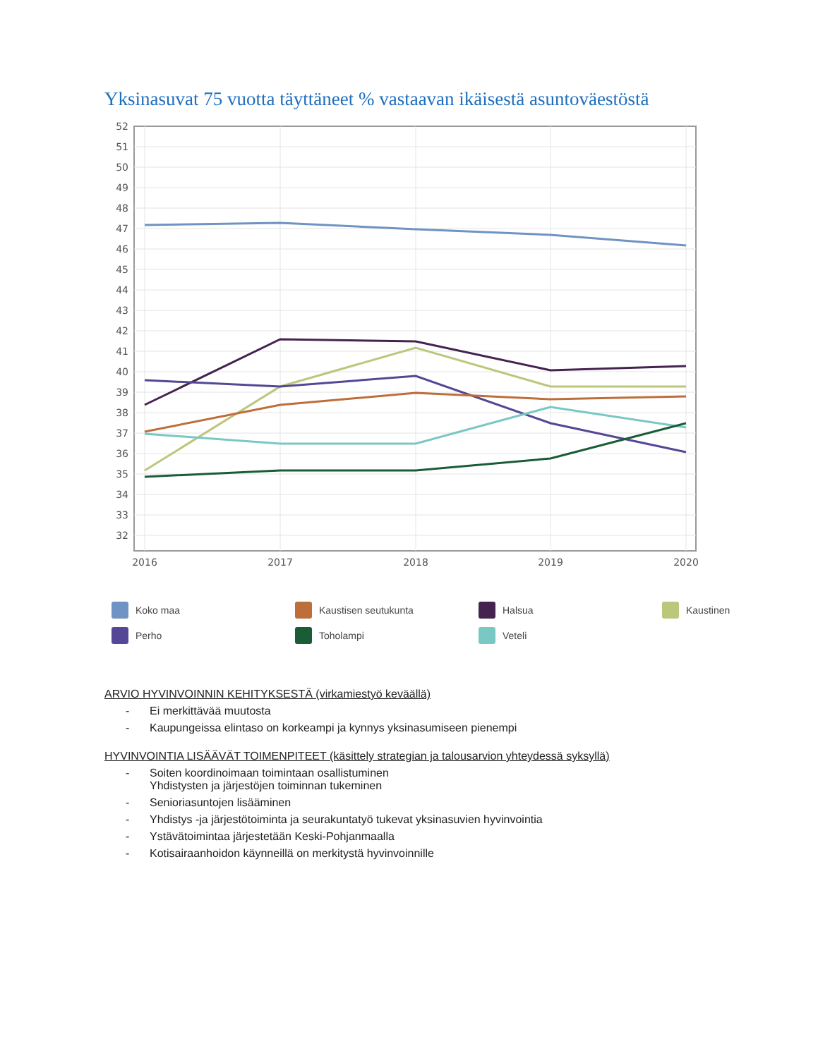Yksinasuvat 75 vuotta täyttäneet % vastaavan ikäisestä asuntoväestöstä
52
51
50
49
48
47
46
45
44
43
42
41
40
39
38
37
36
35
34
33
32
2016
2017
2018
2019
2020
Koko maa Kaustisen seutukunta Halsua Kaustinen Perho Toholampi Veteli
ARVIO HYVINVOINNIN KEHITYKSESTÄ (virkamiestyö keväällä)
- Ei merkittävää muutosta
- Kaupungeissa elintaso on korkeampi ja kynnys yksinasumiseen pienempi
HYVINVOINTIA LISÄÄVÄT TOIMENPITEET (käsittely strategian ja talousarvion yhteydessä syksyllä)
- Soiten koordinoimaan toimintaan osallistuminen
Yhdistysten ja järjestöjen toiminnan tukeminen
- Senioriasuntojen lisääminen
- Yhdistys -ja järjestötoiminta ja seurakuntatyö tukevat yksinasuvien hyvinvointia
- Ystävätoimintaa järjestetään Keski-Pohjanmaalla
- Kotisairaanhoidon käynneillä on merkitystä hyvinvoinnille